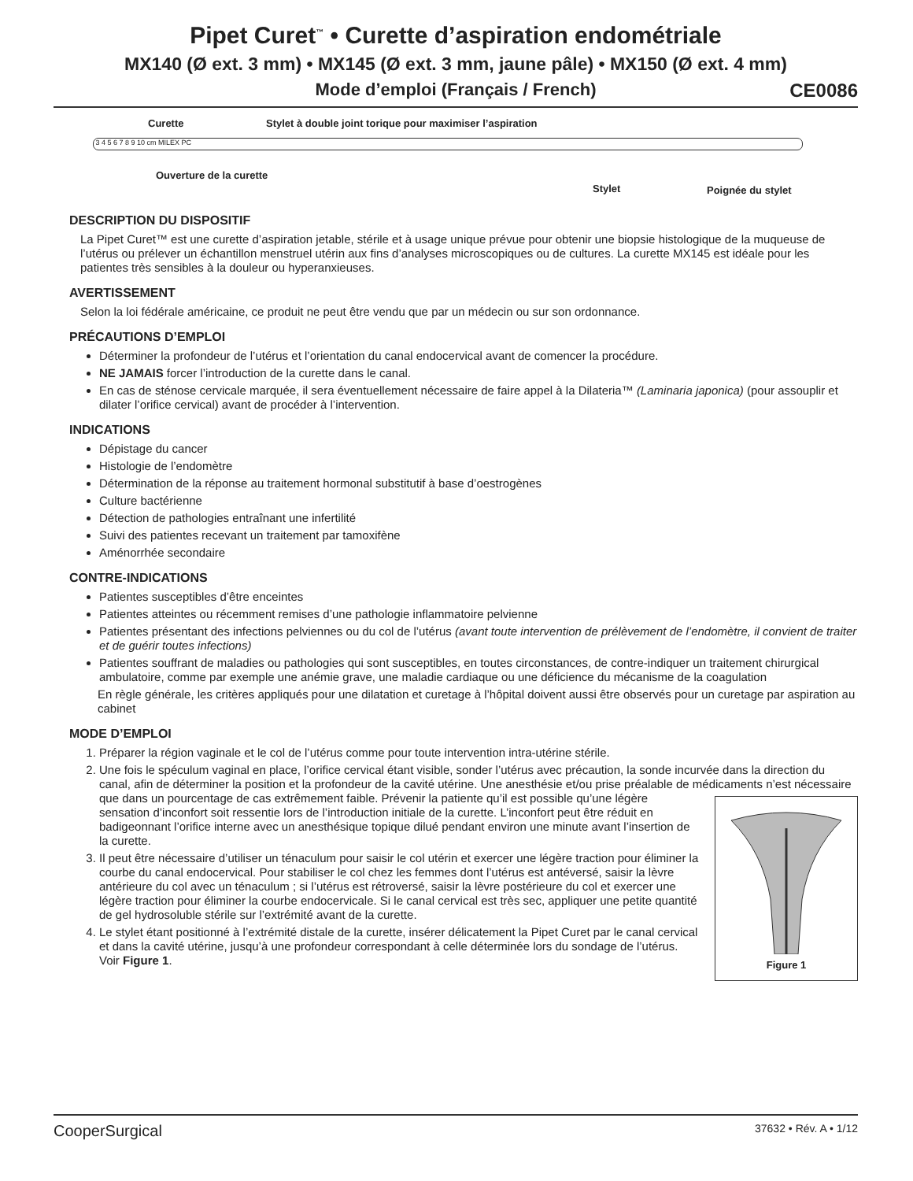Pipet Curet<sup>™</sup> • Curette d’aspiration endométriale
MX140 (Ø ext. 3 mm) • MX145 (Ø ext. 3 mm, jaune pâle) • MX150 (Ø ext. 4 mm)
Mode d’emploi (Français / French) CE0086
Curette
Stylet à double joint torique pour maximiser l’aspiration
3 4 5 6 7 8 9 10 cm MILEX PC
Ouverture de la curette
Stylet Poignée du stylet
DESCRIPTION DU DISPOSITIF
La Pipet Curet™ est une curette d’aspiration jetable, stérile et à usage unique prévue pour obtenir une biopsie histologique de la muqueuse de l’utérus ou prélever un échantillon menstruel utérin aux fins d’analyses microscopiques ou de cultures. La curette MX145 est idéale pour les patientes très sensibles à la douleur ou hyperanxieuses.
AVERTISSEMENT
Selon la loi fédérale américaine, ce produit ne peut être vendu que par un médecin ou sur son ordonnance.
PRÉCAUTIONS D’EMPLOI
Déterminer la profondeur de l’utérus et l’orientation du canal endocervical avant de comencer la procédure.
NE JAMAIS forcer l’introduction de la curette dans le canal.
En cas de sténose cervicale marquée, il sera éventuellement nécessaire de faire appel à la Dilateria™ (Laminaria japonica) (pour assouplir et dilater l’orifice cervical) avant de procéder à l’intervention.
INDICATIONS
Dépistage du cancer
Histologie de l’endomètre
Détermination de la réponse au traitement hormonal substitutif à base d’oestrogènes
Culture bactérienne
Détection de pathologies entraînant une infertilité
Suivi des patientes recevant un traitement par tamoxifène
Aménorrhée secondaire
CONTRE-INDICATIONS
Patientes susceptibles d’être enceintes
Patientes atteintes ou récemment remises d’une pathologie inflammatoire pelvienne
Patientes présentant des infections pelviennes ou du col de l’utérus (avant toute intervention de prélèvement de l’endomètre, il convient de traiter et de guérir toutes infections)
Patientes souffrant de maladies ou pathologies qui sont susceptibles, en toutes circonstances, de contre-indiquer un traitement chirurgical ambulatoire, comme par exemple une anémie grave, une maladie cardiaque ou une déficience du mécanisme de la coagulation
En règle générale, les critères appliqués pour une dilatation et curetage à l’hôpital doivent aussi être observés pour un curetage par aspiration au cabinet
MODE D’EMPLOI
1. Préparer la région vaginale et le col de l’utérus comme pour toute intervention intra-utérine stérile.
2. Une fois le spéculum vaginal en place, l’orifice cervical étant visible, sonder l’utérus avec précaution, la sonde incurvée dans la direction du canal, afin de déterminer la position et la profondeur de la cavité utérine. Une anesthésie et/ou prise préalable de médicaments n’est nécessaire que dans un pourcentage de cas extrêmement faible. Prévenir la
Figure 1
patiente qu’il est possible qu’une légère sensation d’inconfort soit ressentie lors de l’introduction initiale de la curette. L’inconfort peut être réduit en badigeonnant l’orifice interne avec un anesthésique topique dilué pendant environ une minute avant l’insertion de la curette.
3. Il peut être nécessaire d’utiliser un ténaculum pour saisir le col utérin et exercer une légère traction pour éliminer la courbe du canal endocervical. Pour stabiliser le col chez les femmes dont l’utérus est antéversé, saisir la lèvre antérieure du col avec un ténaculum ; si l’utérus est rétroversé, saisir la lèvre postérieure du col et exercer une légère traction pour éliminer la courbe endocervicale. Si le canal cervical est très sec, appliquer une petite quantité de gel hydrosoluble stérile sur l’extrémité avant de la curette.
4. Le stylet étant positionné à l’extrémité distale de la curette, insérer délicatement la Pipet Curet par le canal cervical et dans la cavité utérine, jusqu’à une profondeur correspondant à celle déterminée lors du sondage de l’utérus. Voir Figure 1.
CooperSurgical 37632 • Rév. A • 1/12